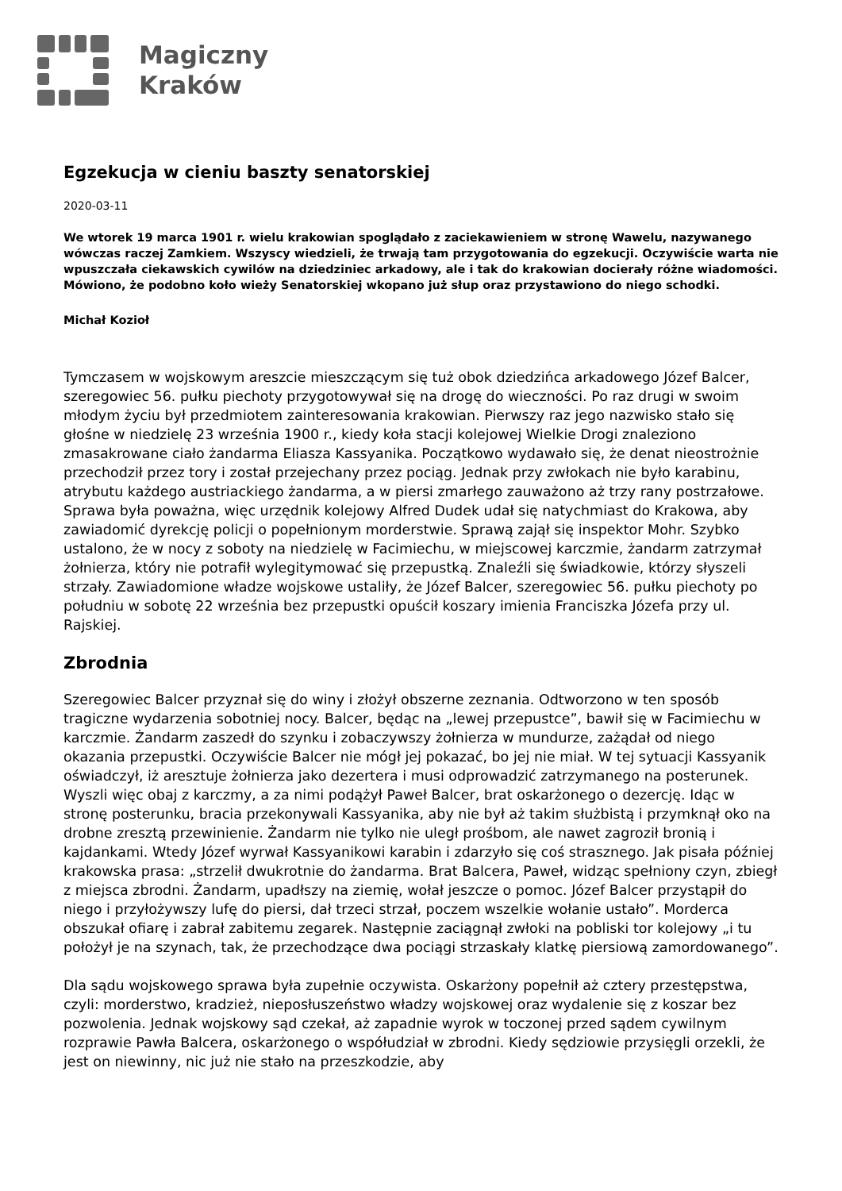Magiczny
Kraków
Egzekucja w cieniu baszty senatorskiej
2020-03-11
We wtorek 19 marca 1901 r. wielu krakowian spoglądało z zaciekawieniem w stronę Wawelu, nazywanego wówczas raczej Zamkiem. Wszyscy wiedzieli, że trwają tam przygotowania do egzekucji. Oczywiście warta nie wpuszczała ciekawskich cywilów na dziedziniec arkadowy, ale i tak do krakowian docierały różne wiadomości. Mówiono, że podobno koło wieży Senatorskiej wkopano już słup oraz przystawiono do niego schodki.
Michał Kozioł
Tymczasem w wojskowym areszcie mieszczącym się tuż obok dziedzińca arkadowego Józef Balcer, szeregowiec 56. pułku piechoty przygotowywał się na drogę do wieczności. Po raz drugi w swoim młodym życiu był przedmiotem zainteresowania krakowian. Pierwszy raz jego nazwisko stało się głośne w niedzielę 23 września 1900 r., kiedy koła stacji kolejowej Wielkie Drogi znaleziono zmasakrowane ciało żandarma Eliasza Kassyanika. Początkowo wydawało się, że denat nieostrożnie przechodził przez tory i został przejechany przez pociąg. Jednak przy zwłokach nie było karabinu, atrybutu każdego austriackiego żandarma, a w piersi zmarłego zauważono aż trzy rany postrzałowe. Sprawa była poważna, więc urzędnik kolejowy Alfred Dudek udał się natychmiast do Krakowa, aby zawiadomić dyrekcję policji o popełnionym morderstwie. Sprawą zajął się inspektor Mohr. Szybko ustalono, że w nocy z soboty na niedzielę w Facimiechu, w miejscowej karczmie, żandarm zatrzymał żołnierza, który nie potrafił wylegitymować się przepustką. Znaleźli się świadkowie, którzy słyszeli strzały. Zawiadomione władze wojskowe ustaliły, że Józef Balcer, szeregowiec 56. pułku piechoty po południu w sobotę 22 września bez przepustki opuścił koszary imienia Franciszka Józefa przy ul. Rajskiej.
Zbrodnia
Szeregowiec Balcer przyznał się do winy i złożył obszerne zeznania. Odtworzono w ten sposób tragiczne wydarzenia sobotniej nocy. Balcer, będąc na „lewej przepustce”, bawił się w Facimiechu w karczmie. Żandarm zaszedł do szynku i zobaczywszy żołnierza w mundurze, zażądał od niego okazania przepustki. Oczywiście Balcer nie mógł jej pokazać, bo jej nie miał. W tej sytuacji Kassyanik oświadczył, iż aresztuje żołnierza jako dezertera i musi odprowadzić zatrzymanego na posterunek. Wyszli więc obaj z karczmy, a za nimi podążył Paweł Balcer, brat oskarżonego o dezercję. Idąc w stronę posterunku, bracia przekonywali Kassyanika, aby nie był aż takim służbistą i przymknął oko na drobne zresztą przewinienie. Żandarm nie tylko nie uległ prośbom, ale nawet zagroził bronią i kajdankami. Wtedy Józef wyrwał Kassyanikowi karabin i zdarzyło się coś strasznego. Jak pisała później krakowska prasa: „strzelił dwukrotnie do żandarma. Brat Balcera, Paweł, widząc spełniony czyn, zbiegł z miejsca zbrodni. Żandarm, upadłszy na ziemię, wołał jeszcze o pomoc. Józef Balcer przystąpił do niego i przyłożywszy lufę do piersi, dał trzeci strzał, poczem wszelkie wołanie ustało”. Morderca obszukał ofiarę i zabrał zabitemu zegarek. Następnie zaciągnął zwłoki na pobliski tor kolejowy „i tu położył je na szynach, tak, że przechodzące dwa pociągi strzaskały klatkę piersiową zamordowanego”.
Dla sądu wojskowego sprawa była zupełnie oczywista. Oskarżony popełnił aż cztery przestępstwa, czyli: morderstwo, kradzież, nieposłuszeństwo władzy wojskowej oraz wydalenie się z koszar bez pozwolenia. Jednak wojskowy sąd czekał, aż zapadnie wyrok w toczonej przed sądem cywilnym rozprawie Pawła Balcera, oskarżonego o współudział w zbrodni. Kiedy sędziowie przysięgli orzekli, że jest on niewinny, nic już nie stało na przeszkodzie, aby